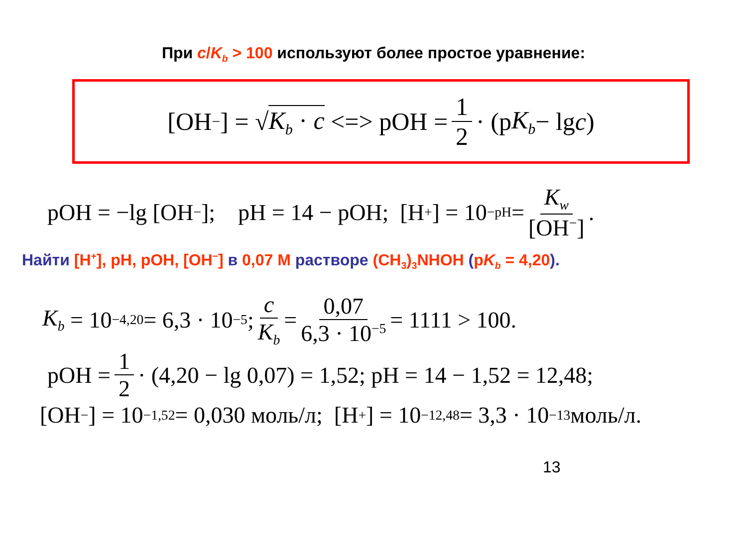При c/K<sub>b</sub> > 100 используют более простое уравнение:
[OH<sup>−</sup>] = √ K<sub>b</sub> · c <=> pOH = 1 2 · (p K<sub>b</sub> − lg c)
pOH = −lg [OH<sup>−</sup>]; pH = 14 − pOH; [H<sup>+</sup>] = 10<sup>−pH</sup> = K<sub>w</sub> [OH<sup>−</sup>].
Найти [H<sup>+</sup>], pH, pOH, [OH<sup>−</sup>] в 0,07 М растворе (CH<sub>3</sub>)<sub>3</sub>NHOH (pK<sub>b</sub> = 4,20).
K<sub>b</sub> = 10<sup>−4,20</sup> = 6,3 · 10<sup>−5</sup>; c K<sub>b</sub> = 0,07 6,3 · 10<sup>−5</sup> = 1111 > 100.
pOH = 1 2 · (4,20 − lg 0,07) = 1,52; pH = 14 − 1,52 = 12,48;
[OH<sup>−</sup>] = 10<sup>−1,52</sup> = 0,030 моль/л; [H<sup>+</sup>] = 10<sup>−12,48</sup> = 3,3 · 10<sup>−13</sup> моль/л.
13